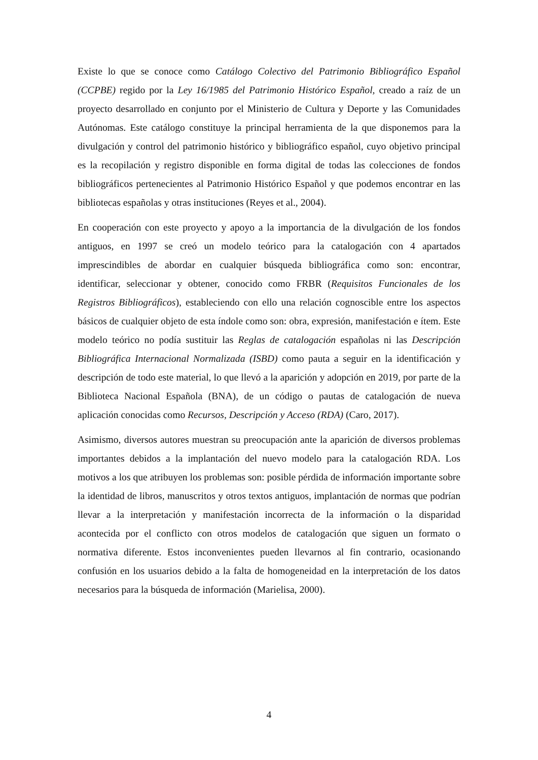Existe lo que se conoce como Catálogo Colectivo del Patrimonio Bibliográfico Español (CCPBE) regido por la Ley 16/1985 del Patrimonio Histórico Español, creado a raíz de un proyecto desarrollado en conjunto por el Ministerio de Cultura y Deporte y las Comunidades Autónomas. Este catálogo constituye la principal herramienta de la que disponemos para la divulgación y control del patrimonio histórico y bibliográfico español, cuyo objetivo principal es la recopilación y registro disponible en forma digital de todas las colecciones de fondos bibliográficos pertenecientes al Patrimonio Histórico Español y que podemos encontrar en las bibliotecas españolas y otras instituciones (Reyes et al., 2004).
En cooperación con este proyecto y apoyo a la importancia de la divulgación de los fondos antiguos, en 1997 se creó un modelo teórico para la catalogación con 4 apartados imprescindibles de abordar en cualquier búsqueda bibliográfica como son: encontrar, identificar, seleccionar y obtener, conocido como FRBR (Requisitos Funcionales de los Registros Bibliográficos), estableciendo con ello una relación cognoscible entre los aspectos básicos de cualquier objeto de esta índole como son: obra, expresión, manifestación e ítem. Este modelo teórico no podía sustituir las Reglas de catalogación españolas ni las Descripción Bibliográfica Internacional Normalizada (ISBD) como pauta a seguir en la identificación y descripción de todo este material, lo que llevó a la aparición y adopción en 2019, por parte de la Biblioteca Nacional Española (BNA), de un código o pautas de catalogación de nueva aplicación conocidas como Recursos, Descripción y Acceso (RDA) (Caro, 2017).
Asimismo, diversos autores muestran su preocupación ante la aparición de diversos problemas importantes debidos a la implantación del nuevo modelo para la catalogación RDA. Los motivos a los que atribuyen los problemas son: posible pérdida de información importante sobre la identidad de libros, manuscritos y otros textos antiguos, implantación de normas que podrían llevar a la interpretación y manifestación incorrecta de la información o la disparidad acontecida por el conflicto con otros modelos de catalogación que siguen un formato o normativa diferente. Estos inconvenientes pueden llevarnos al fin contrario, ocasionando confusión en los usuarios debido a la falta de homogeneidad en la interpretación de los datos necesarios para la búsqueda de información (Marielisa, 2000).
4